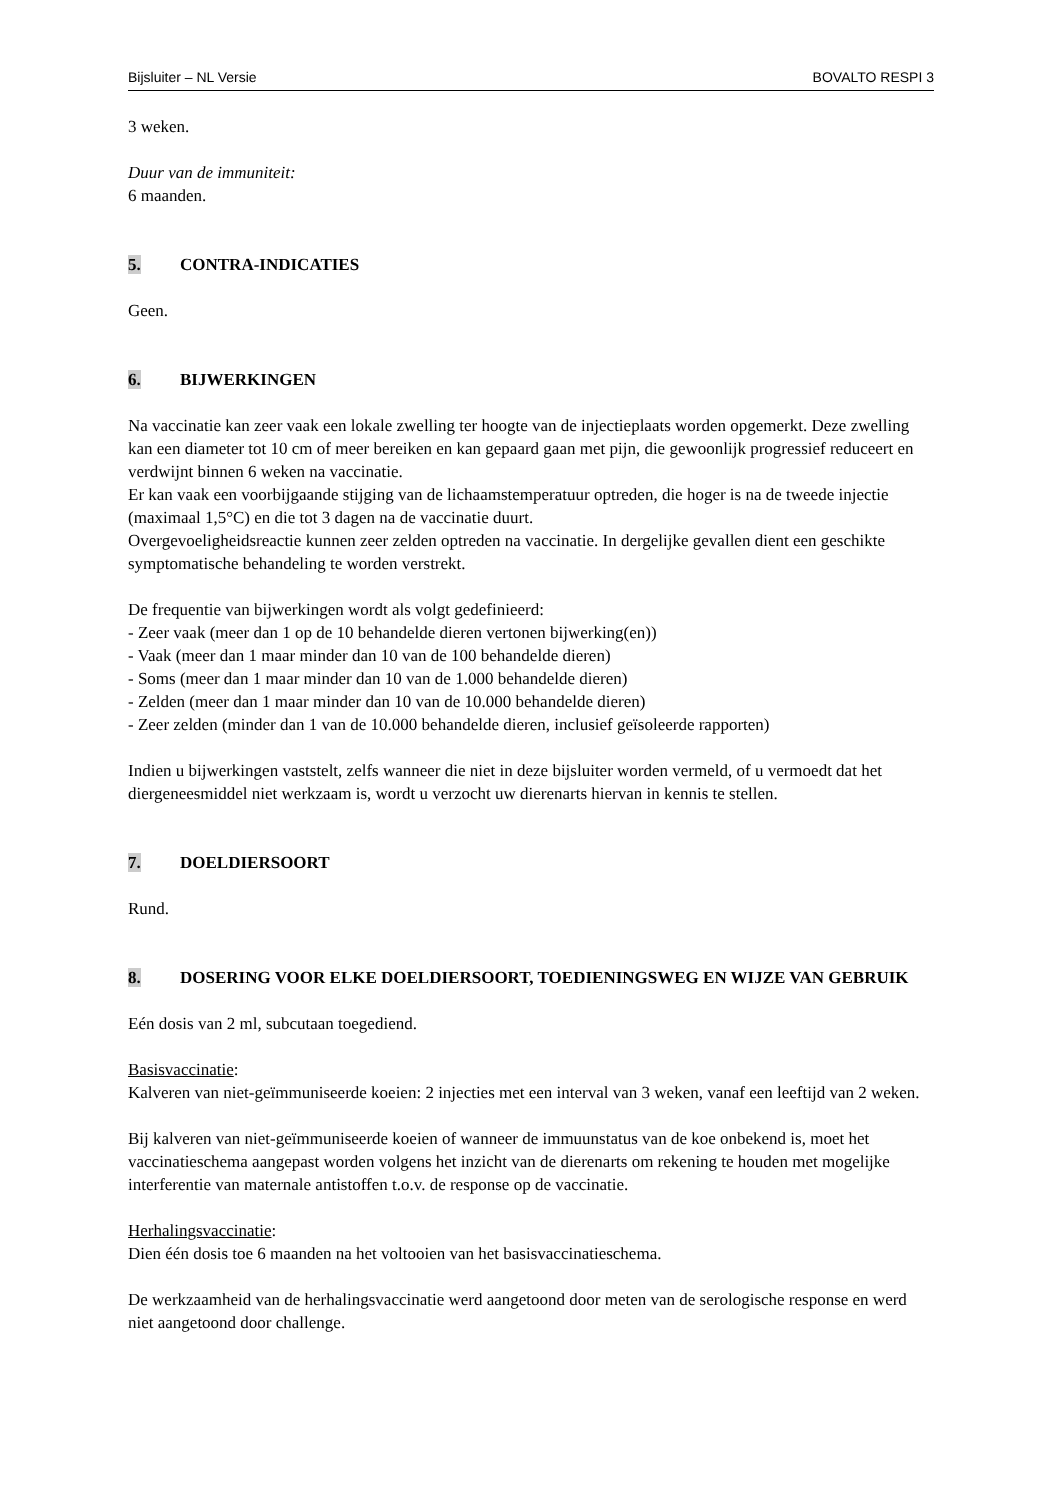Bijsluiter – NL Versie BOVALTO RESPI 3
3 weken.
Duur van de immuniteit:
6 maanden.
5. CONTRA-INDICATIES
Geen.
6. BIJWERKINGEN
Na vaccinatie kan zeer vaak een lokale zwelling ter hoogte van de injectieplaats worden opgemerkt. Deze zwelling kan een diameter tot 10 cm of meer bereiken en kan gepaard gaan met pijn, die gewoonlijk progressief reduceert en verdwijnt binnen 6 weken na vaccinatie.
Er kan vaak een voorbijgaande stijging van de lichaamstemperatuur optreden, die hoger is na de tweede injectie (maximaal 1,5°C) en die tot 3 dagen na de vaccinatie duurt.
Overgevoeligheidsreactie kunnen zeer zelden optreden na vaccinatie. In dergelijke gevallen dient een geschikte symptomatische behandeling te worden verstrekt.
De frequentie van bijwerkingen wordt als volgt gedefinieerd:
- Zeer vaak (meer dan 1 op de 10 behandelde dieren vertonen bijwerking(en))
- Vaak (meer dan 1 maar minder dan 10 van de 100 behandelde dieren)
- Soms (meer dan 1 maar minder dan 10 van de 1.000 behandelde dieren)
- Zelden (meer dan 1 maar minder dan 10 van de 10.000 behandelde dieren)
- Zeer zelden (minder dan 1 van de 10.000 behandelde dieren, inclusief geïsoleerde rapporten)
Indien u bijwerkingen vaststelt, zelfs wanneer die niet in deze bijsluiter worden vermeld, of u vermoedt dat het diergeneesmiddel niet werkzaam is, wordt u verzocht uw dierenarts hiervan in kennis te stellen.
7. DOELDIERSOORT
Rund.
8. DOSERING VOOR ELKE DOELDIERSOORT, TOEDIENINGSWEG EN WIJZE VAN GEBRUIK
Eén dosis van 2 ml, subcutaan toegediend.
Basisvaccinatie:
Kalveren van niet-geïmmuniseerde koeien: 2 injecties met een interval van 3 weken, vanaf een leeftijd van 2 weken.
Bij kalveren van niet-geïmmuniseerde koeien of wanneer de immuunstatus van de koe onbekend is, moet het vaccinatieschema aangepast worden volgens het inzicht van de dierenarts om rekening te houden met mogelijke interferentie van maternale antistoffen t.o.v. de response op de vaccinatie.
Herhalingsvaccinatie:
Dien één dosis toe 6 maanden na het voltooien van het basisvaccinatieschema.
De werkzaamheid van de herhalingsvaccinatie werd aangetoond door meten van de serologische response en werd niet aangetoond door challenge.